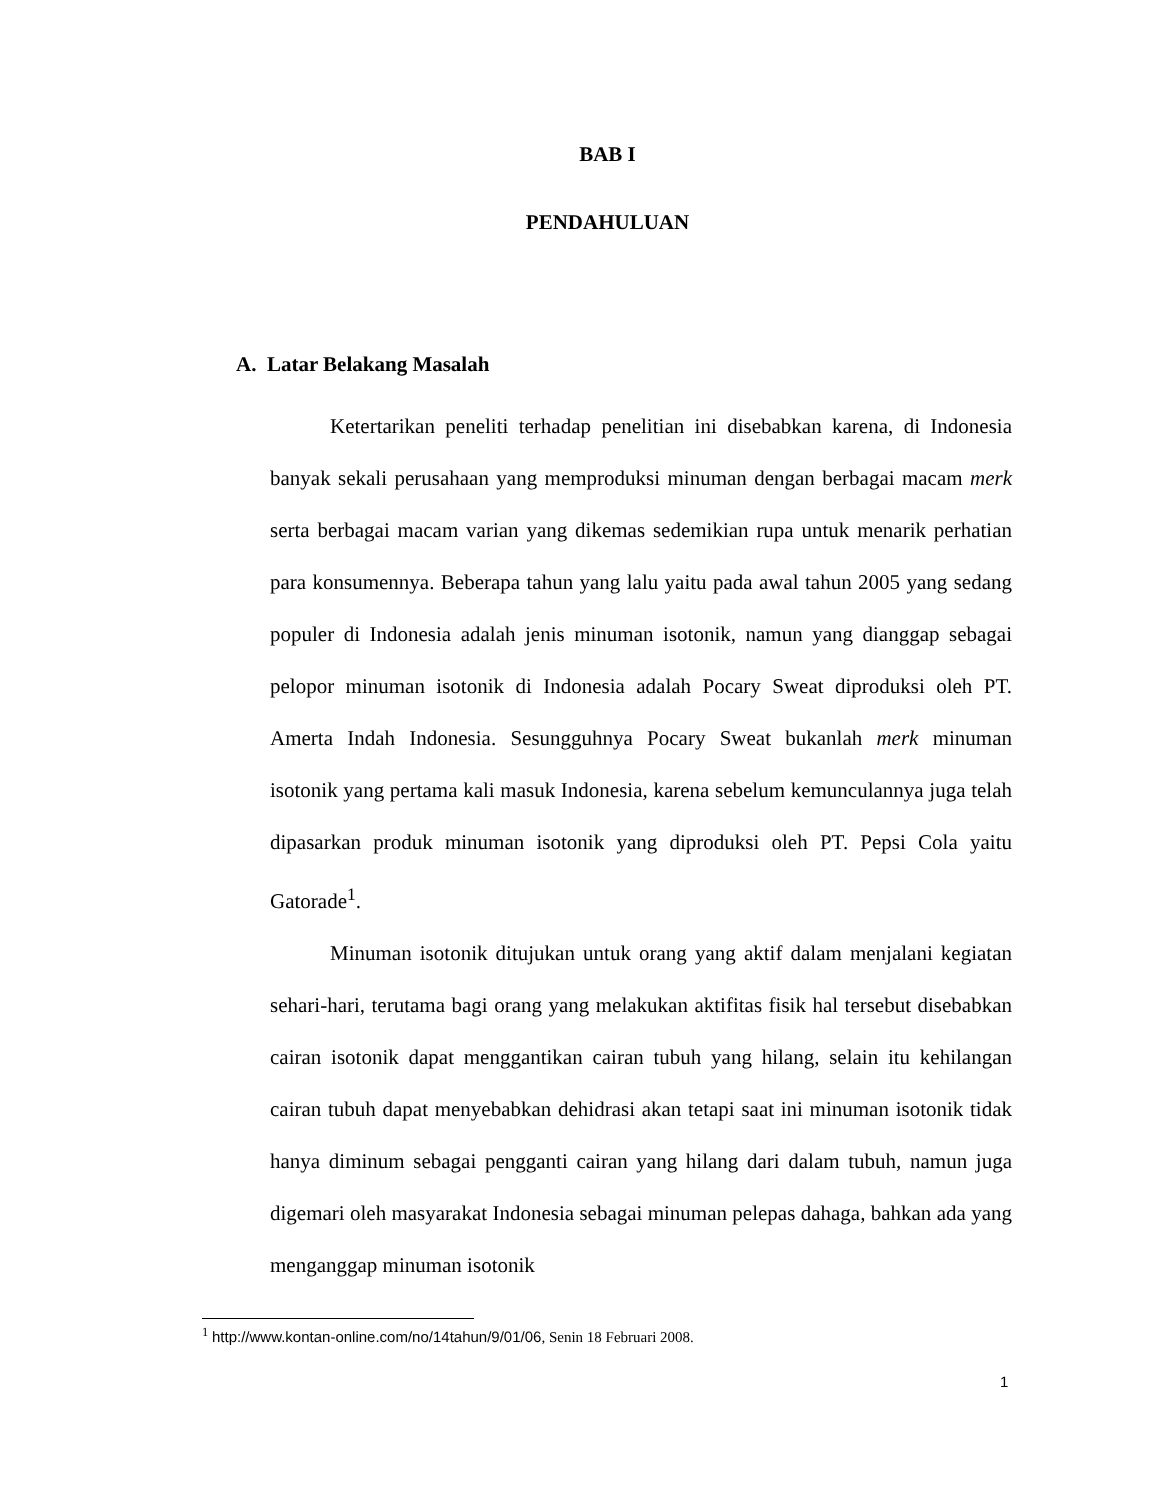BAB I
PENDAHULUAN
A. Latar Belakang Masalah
Ketertarikan peneliti terhadap penelitian ini disebabkan karena, di Indonesia banyak sekali perusahaan yang memproduksi minuman dengan berbagai macam merk serta berbagai macam varian yang dikemas sedemikian rupa untuk menarik perhatian para konsumennya. Beberapa tahun yang lalu yaitu pada awal tahun 2005 yang sedang populer di Indonesia adalah jenis minuman isotonik, namun yang dianggap sebagai pelopor minuman isotonik di Indonesia adalah Pocary Sweat diproduksi oleh PT. Amerta Indah Indonesia. Sesungguhnya Pocary Sweat bukanlah merk minuman isotonik yang pertama kali masuk Indonesia, karena sebelum kemunculannya juga telah dipasarkan produk minuman isotonik yang diproduksi oleh PT. Pepsi Cola yaitu Gatorade<sup>1</sup>.
Minuman isotonik ditujukan untuk orang yang aktif dalam menjalani kegiatan sehari-hari, terutama bagi orang yang melakukan aktifitas fisik hal tersebut disebabkan cairan isotonik dapat menggantikan cairan tubuh yang hilang, selain itu kehilangan cairan tubuh dapat menyebabkan dehidrasi akan tetapi saat ini minuman isotonik tidak hanya diminum sebagai pengganti cairan yang hilang dari dalam tubuh, namun juga digemari oleh masyarakat Indonesia sebagai minuman pelepas dahaga, bahkan ada yang menganggap minuman isotonik
<sup>1</sup> http://www.kontan-online.com/no/14tahun/9/01/06, Senin 18 Februari 2008.
1